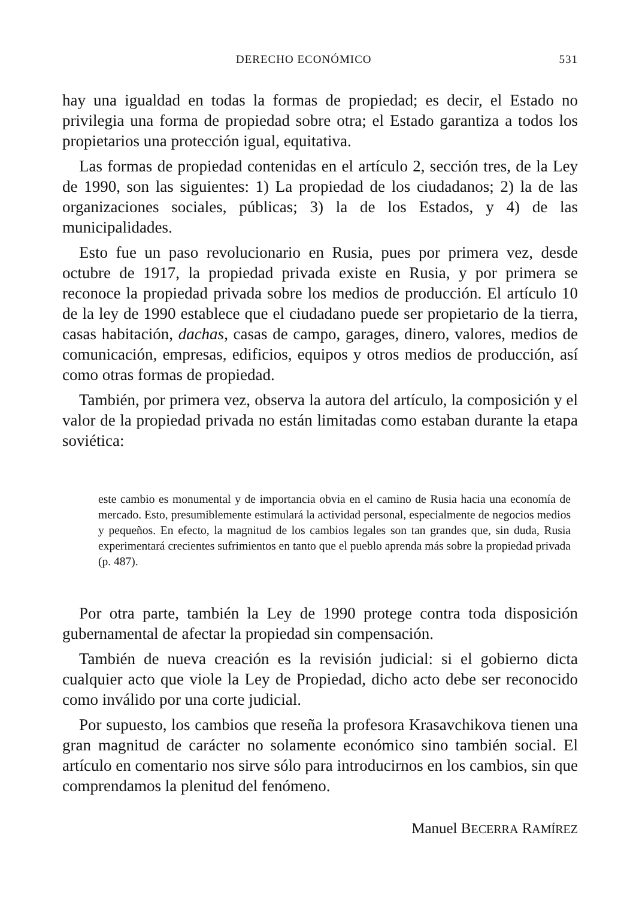DERECHO ECONÓMICO 531
hay una igualdad en todas la formas de propiedad; es decir, el Estado no privilegia una forma de propiedad sobre otra; el Estado garantiza a todos los propietarios una protección igual, equitativa.
Las formas de propiedad contenidas en el artículo 2, sección tres, de la Ley de 1990, son las siguientes: 1) La propiedad de los ciudadanos; 2) la de las organizaciones sociales, públicas; 3) la de los Estados, y 4) de las municipalidades.
Esto fue un paso revolucionario en Rusia, pues por primera vez, desde octubre de 1917, la propiedad privada existe en Rusia, y por primera se reconoce la propiedad privada sobre los medios de producción. El artículo 10 de la ley de 1990 establece que el ciudadano puede ser propietario de la tierra, casas habitación, dachas, casas de campo, garages, dinero, valores, medios de comunicación, empresas, edificios, equipos y otros medios de producción, así como otras formas de propiedad.
También, por primera vez, observa la autora del artículo, la composición y el valor de la propiedad privada no están limitadas como estaban durante la etapa soviética:
este cambio es monumental y de importancia obvia en el camino de Rusia hacia una economía de mercado. Esto, presumiblemente estimulará la actividad personal, especialmente de negocios medios y pequeños. En efecto, la magnitud de los cambios legales son tan grandes que, sin duda, Rusia experimentará crecientes sufrimientos en tanto que el pueblo aprenda más sobre la propiedad privada (p. 487).
Por otra parte, también la Ley de 1990 protege contra toda disposición gubernamental de afectar la propiedad sin compensación.
También de nueva creación es la revisión judicial: si el gobierno dicta cualquier acto que viole la Ley de Propiedad, dicho acto debe ser reconocido como inválido por una corte judicial.
Por supuesto, los cambios que reseña la profesora Krasavchikova tienen una gran magnitud de carácter no solamente económico sino también social. El artículo en comentario nos sirve sólo para introducirnos en los cambios, sin que comprendamos la plenitud del fenómeno.
Manuel BECERRA RAMÍREZ